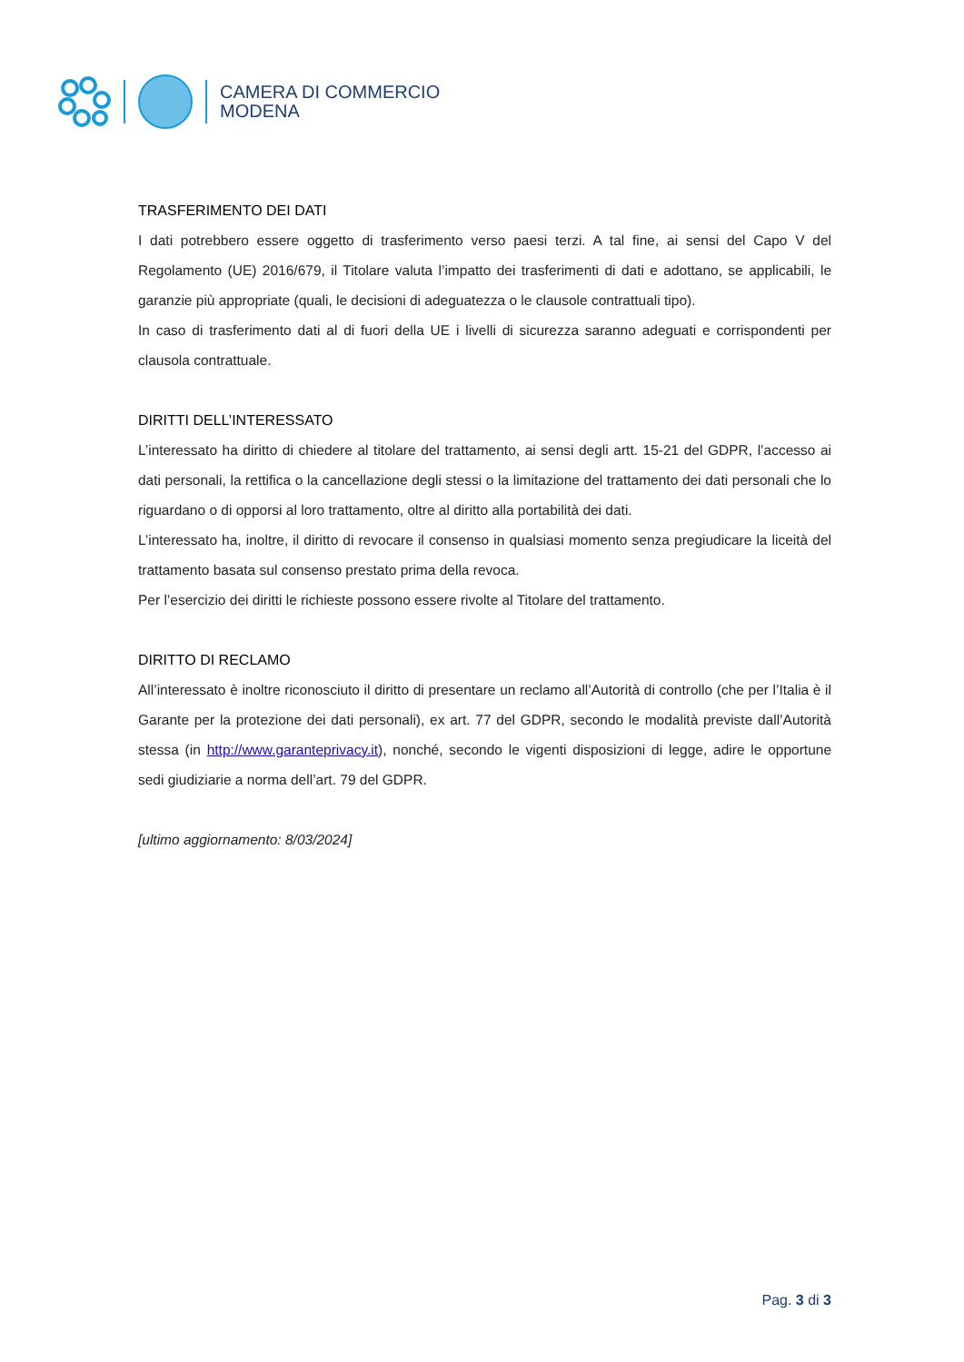CAMERA DI COMMERCIO
MODENA
TRASFERIMENTO DEI DATI
I dati potrebbero essere oggetto di trasferimento verso paesi terzi. A tal fine, ai sensi del Capo V del Regolamento (UE) 2016/679, il Titolare valuta l’impatto dei trasferimenti di dati e adottano, se applicabili, le garanzie più appropriate (quali, le decisioni di adeguatezza o le clausole contrattuali tipo).
In caso di trasferimento dati al di fuori della UE i livelli di sicurezza saranno adeguati e corrispondenti per clausola contrattuale.
DIRITTI DELL’INTERESSATO
L’interessato ha diritto di chiedere al titolare del trattamento, ai sensi degli artt. 15-21 del GDPR, l’accesso ai dati personali, la rettifica o la cancellazione degli stessi o la limitazione del trattamento dei dati personali che lo riguardano o di opporsi al loro trattamento, oltre al diritto alla portabilità dei dati.
L’interessato ha, inoltre, il diritto di revocare il consenso in qualsiasi momento senza pregiudicare la liceità del trattamento basata sul consenso prestato prima della revoca.
Per l’esercizio dei diritti le richieste possono essere rivolte al Titolare del trattamento.
DIRITTO DI RECLAMO
All’interessato è inoltre riconosciuto il diritto di presentare un reclamo all’Autorità di controllo (che per l’Italia è il Garante per la protezione dei dati personali), ex art. 77 del GDPR, secondo le modalità previste dall’Autorità stessa (in http://www.garanteprivacy.it), nonché, secondo le vigenti disposizioni di legge, adire le opportune sedi giudiziarie a norma dell’art. 79 del GDPR.
[ultimo aggiornamento: 8/03/2024]
Pag. 3 di 3